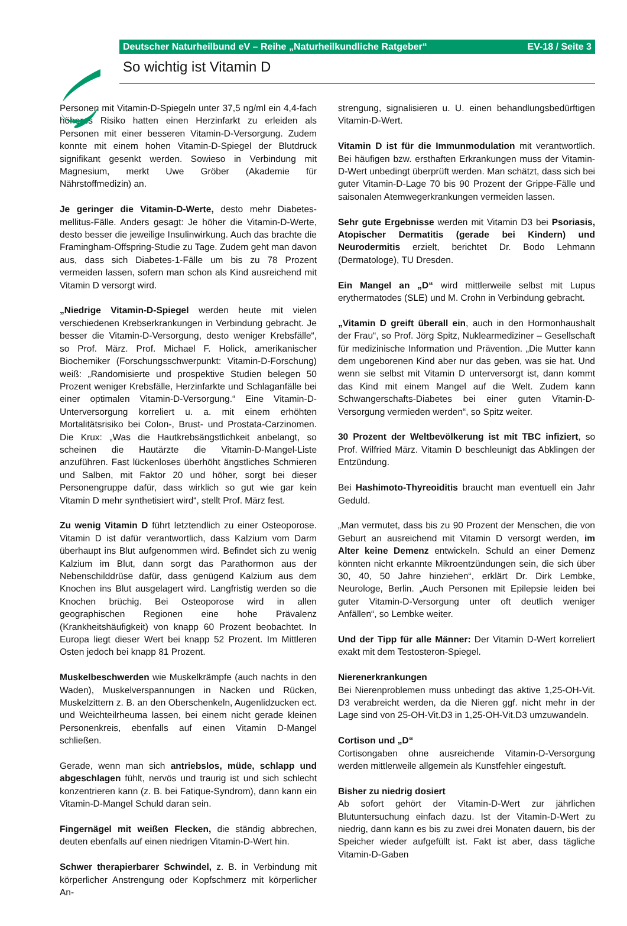Deutscher Naturheilbund eV – Reihe „Naturheilkundliche Ratgeber“EV-18 / Seite 3
So wichtig ist Vitamin D
Personen mit Vitamin-D-Spiegeln unter 37,5 ng/ml ein 4,4-fach höheres Risiko hatten einen Herzinfarkt zu erleiden als Personen mit einer besseren Vitamin-D-Versorgung. Zudem konnte mit einem hohen Vitamin-D-Spiegel der Blutdruck signifikant gesenkt werden. Sowieso in Verbindung mit Magnesium, merkt Uwe Gröber (Akademie für Nährstoffmedizin) an.
Je geringer die Vitamin-D-Werte, desto mehr Diabetes-mellitus-Fälle. Anders gesagt: Je höher die Vitamin-D-Werte, desto besser die jeweilige Insulinwirkung. Auch das brachte die Framingham-Offspring-Studie zu Tage. Zudem geht man davon aus, dass sich Diabetes-1-Fälle um bis zu 78 Prozent vermeiden lassen, sofern man schon als Kind ausreichend mit Vitamin D versorgt wird.
„Niedrige Vitamin-D-Spiegel werden heute mit vielen verschiedenen Krebserkrankungen in Verbindung gebracht. Je besser die Vitamin-D-Versorgung, desto weniger Krebsfälle“, so Prof. März. Prof. Michael F. Holick, amerikanischer Biochemiker (Forschungsschwerpunkt: Vitamin-D-Forschung) weiß: „Randomisierte und prospektive Studien belegen 50 Prozent weniger Krebsfälle, Herzinfarkte und Schlaganfälle bei einer optimalen Vitamin-D-Versorgung.“ Eine Vitamin-D-Unterversorgung korreliert u. a. mit einem erhöhten Mortalitätsrisiko bei Colon-, Brust- und Prostata-Carzinomen. Die Krux: „Was die Hautkrebsängstlichkeit anbelangt, so scheinen die Hautärzte die Vitamin-D-Mangel-Liste anzuführen. Fast lückenloses überhöht ängstliches Schmieren und Salben, mit Faktor 20 und höher, sorgt bei dieser Personengruppe dafür, dass wirklich so gut wie gar kein Vitamin D mehr synthetisiert wird“, stellt Prof. März fest.
Zu wenig Vitamin D führt letztendlich zu einer Osteoporose. Vitamin D ist dafür verantwortlich, dass Kalzium vom Darm überhaupt ins Blut aufgenommen wird. Befindet sich zu wenig Kalzium im Blut, dann sorgt das Parathormon aus der Nebenschilddrüse dafür, dass genügend Kalzium aus dem Knochen ins Blut ausgelagert wird. Langfristig werden so die Knochen brüchig. Bei Osteoporose wird in allen geographischen Regionen eine hohe Prävalenz (Krankheitshäufigkeit) von knapp 60 Prozent beobachtet. In Europa liegt dieser Wert bei knapp 52 Prozent. Im Mittleren Osten jedoch bei knapp 81 Prozent.
Muskelbeschwerden wie Muskelkrämpfe (auch nachts in den Waden), Muskelverspannungen in Nacken und Rücken, Muskelzittern z. B. an den Oberschenkeln, Augenlidzucken ect. und Weichteilrheuma lassen, bei einem nicht gerade kleinen Personenkreis, ebenfalls auf einen Vitamin D-Mangel schließen.
Gerade, wenn man sich antriebslos, müde, schlapp und abgeschlagen fühlt, nervös und traurig ist und sich schlecht konzentrieren kann (z. B. bei Fatique-Syndrom), dann kann ein Vitamin-D-Mangel Schuld daran sein.
Fingernägel mit weißen Flecken, die ständig abbrechen, deuten ebenfalls auf einen niedrigen Vitamin-D-Wert hin.
Schwer therapierbarer Schwindel, z. B. in Verbindung mit körperlicher Anstrengung oder Kopfschmerz mit körperlicher An-
strengung, signalisieren u. U. einen behandlungsbedürftigen Vitamin-D-Wert.
Vitamin D ist für die Immunmodulation mit verantwortlich. Bei häufigen bzw. ersthaften Erkrankungen muss der Vitamin-D-Wert unbedingt überprüft werden. Man schätzt, dass sich bei guter Vitamin-D-Lage 70 bis 90 Prozent der Grippe-Fälle und saisonalen Atemwegerkrankungen vermeiden lassen.
Sehr gute Ergebnisse werden mit Vitamin D3 bei Psoriasis, Atopischer Dermatitis (gerade bei Kindern) und Neurodermitis erzielt, berichtet Dr. Bodo Lehmann (Dermatologe), TU Dresden.
Ein Mangel an „D“ wird mittlerweile selbst mit Lupus erythermatodes (SLE) und M. Crohn in Verbindung gebracht.
„Vitamin D greift überall ein, auch in den Hormonhaushalt der Frau“, so Prof. Jörg Spitz, Nuklearmediziner – Gesellschaft für medizinische Information und Prävention. „Die Mutter kann dem ungeborenen Kind aber nur das geben, was sie hat. Und wenn sie selbst mit Vitamin D unterversorgt ist, dann kommt das Kind mit einem Mangel auf die Welt. Zudem kann Schwangerschafts-Diabetes bei einer guten Vitamin-D-Versorgung vermieden werden“, so Spitz weiter.
30 Prozent der Weltbevölkerung ist mit TBC infiziert, so Prof. Wilfried März. Vitamin D beschleunigt das Abklingen der Entzündung.
Bei Hashimoto-Thyreoiditis braucht man eventuell ein Jahr Geduld.
„Man vermutet, dass bis zu 90 Prozent der Menschen, die von Geburt an ausreichend mit Vitamin D versorgt werden, im Alter keine Demenz entwickeln. Schuld an einer Demenz könnten nicht erkannte Mikroentzündungen sein, die sich über 30, 40, 50 Jahre hinziehen“, erklärt Dr. Dirk Lembke, Neurologe, Berlin. „Auch Personen mit Epilepsie leiden bei guter Vitamin-D-Versorgung unter oft deutlich weniger Anfällen“, so Lembke weiter.
Und der Tipp für alle Männer: Der Vitamin D-Wert korreliert exakt mit dem Testosteron-Spiegel.
Nierenerkrankungen
Bei Nierenproblemen muss unbedingt das aktive 1,25-OH-Vit. D3 verabreicht werden, da die Nieren ggf. nicht mehr in der Lage sind von 25-OH-Vit.D3 in 1,25-OH-Vit.D3 umzuwandeln.
Cortison und „D“
Cortisongaben ohne ausreichende Vitamin-D-Versorgung werden mittlerweile allgemein als Kunstfehler eingestuft.
Bisher zu niedrig dosiert
Ab sofort gehört der Vitamin-D-Wert zur jährlichen Blutuntersuchung einfach dazu. Ist der Vitamin-D-Wert zu niedrig, dann kann es bis zu zwei drei Monaten dauern, bis der Speicher wieder aufgefüllt ist. Fakt ist aber, dass tägliche Vitamin-D-Gaben